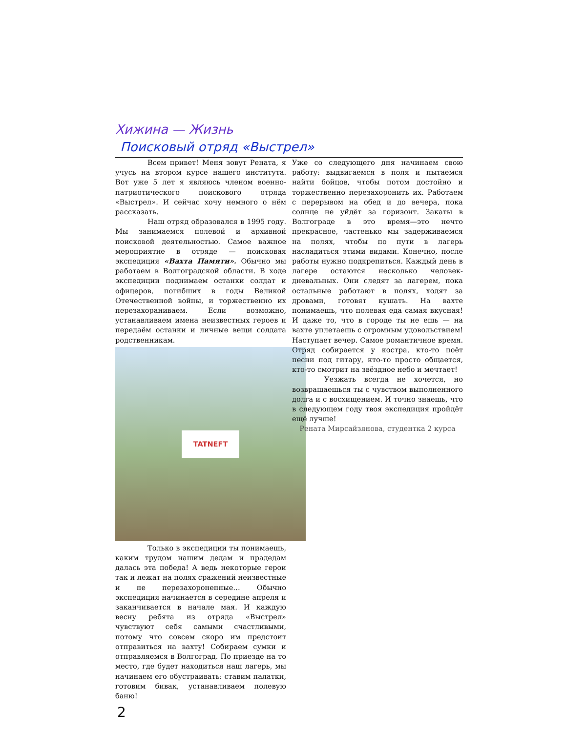Хижина — Жизнь
Поисковый отряд «Выстрел»
Всем привет! Меня зовут Рената, я учусь на втором курсе нашего института. Вот уже 5 лет я являюсь членом военно-патриотического поискового отряда «Выстрел». И сейчас хочу немного о нём рассказать.
Наш отряд образовался в 1995 году. Мы занимаемся полевой и архивной поисковой деятельностью. Самое важное мероприятие в отряде — поисковая экспедиция «Вахта Памяти». Обычно мы работаем в Волгоградской области. В ходе экспедиции поднимаем останки солдат и офицеров, погибших в годы Великой Отечественной войны, и торжественно их перезахораниваем. Если возможно, устанавливаем имена неизвестных героев и передаём останки и личные вещи солдата родственникам.
TATNEFT
Только в экспедиции ты понимаешь, каким трудом нашим дедам и прадедам далась эта победа! А ведь некоторые герои так и лежат на полях сражений неизвестные и не перезахороненные… Обычно экспедиция начинается в середине апреля и заканчивается в начале мая. И каждую весну ребята из отряда «Выстрел» чувствуют себя самыми счастливыми, потому что совсем скоро им предстоит отправиться на вахту! Собираем сумки и отправляемся в Волгоград. По приезде на то место, где будет находиться наш лагерь, мы начинаем его обустраивать: ставим палатки, готовим бивак, устанавливаем полевую баню!
Уже со следующего дня начинаем свою работу: выдвигаемся в поля и пытаемся найти бойцов, чтобы потом достойно и торжественно перезахоронить их. Работаем с перерывом на обед и до вечера, пока солнце не уйдёт за горизонт. Закаты в Волгограде в это время—это нечто прекрасное, частенько мы задерживаемся на полях, чтобы по пути в лагерь насладиться этими видами. Конечно, после работы нужно подкрепиться. Каждый день в лагере остаются несколько человек-дневальных. Они следят за лагерем, пока остальные работают в полях, ходят за дровами, готовят кушать. На вахте понимаешь, что полевая еда самая вкусная! И даже то, что в городе ты не ешь — на вахте уплетаешь с огромным удовольствием! Наступает вечер. Самое романтичное время. Отряд собирается у костра, кто-то поёт песни под гитару, кто-то просто общается, кто-то смотрит на звёздное небо и мечтает!
Уезжать всегда не хочется, но возвращаешься ты с чувством выполненного долга и с восхищением. И точно знаешь, что в следующем году твоя экспедиция пройдёт ещё лучше!
Рената Мирсайзянова, студентка 2 курса
2